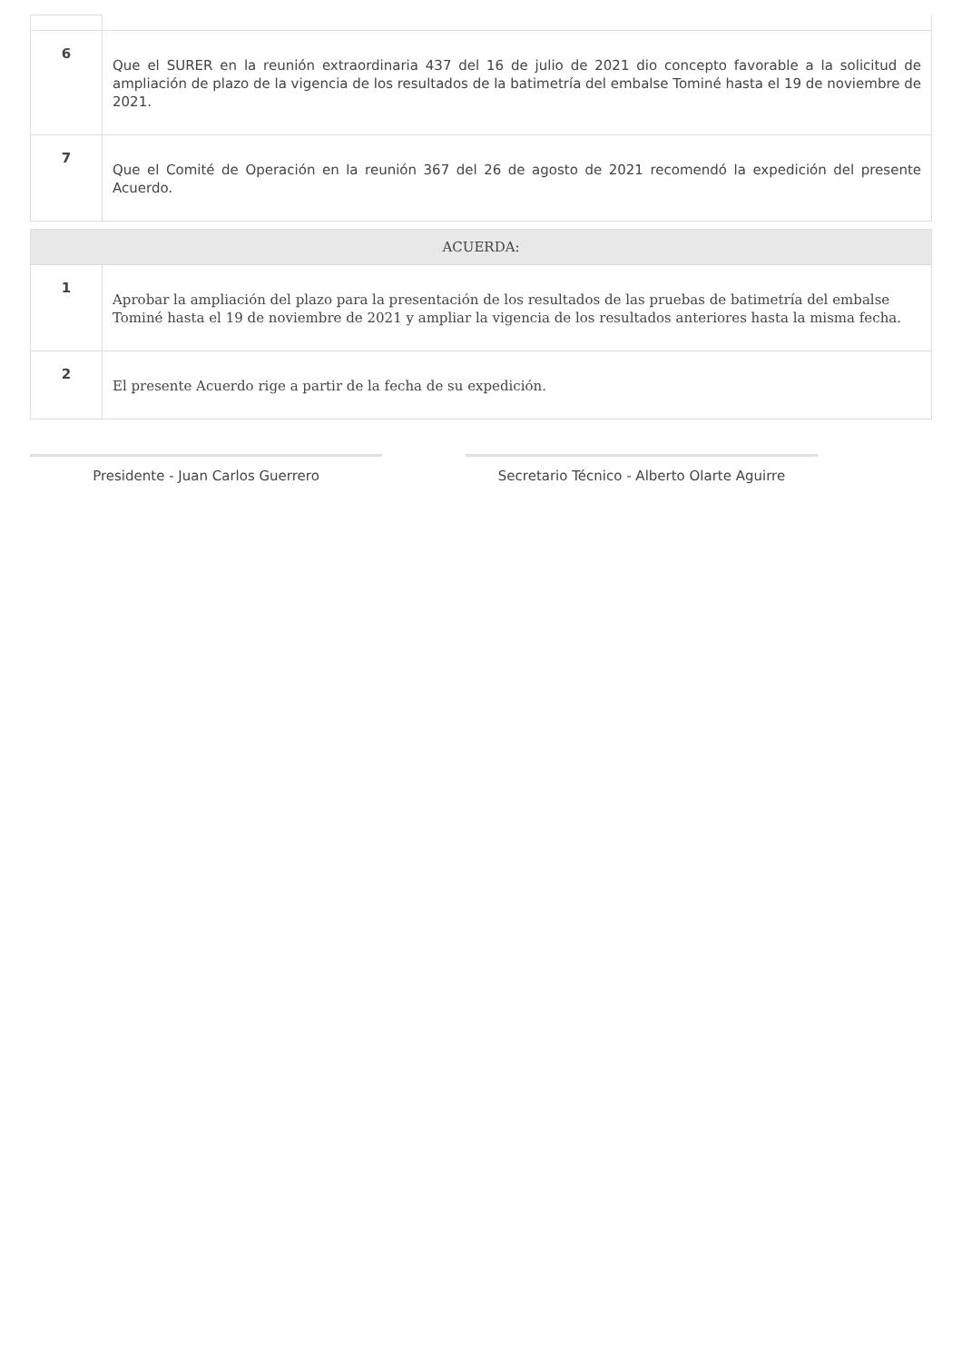| 6 | Que el SURER en la reunión extraordinaria 437 del 16 de julio de 2021 dio concepto favorable a la solicitud de ampliación de plazo de la vigencia de los resultados de la batimetría del embalse Tominé hasta el 19 de noviembre de 2021. |
| 7 | Que el Comité de Operación en la reunión 367 del 26 de agosto de 2021 recomendó la expedición del presente Acuerdo. |
| ACUERDA: | |
| 1 | Aprobar la ampliación del plazo para la presentación de los resultados de las pruebas de batimetría del embalse Tominé hasta el 19 de noviembre de 2021 y ampliar la vigencia de los resultados anteriores hasta la misma fecha. |
| 2 | El presente Acuerdo rige a partir de la fecha de su expedición. |
Presidente - Juan Carlos Guerrero Secretario Técnico - Alberto Olarte Aguirre